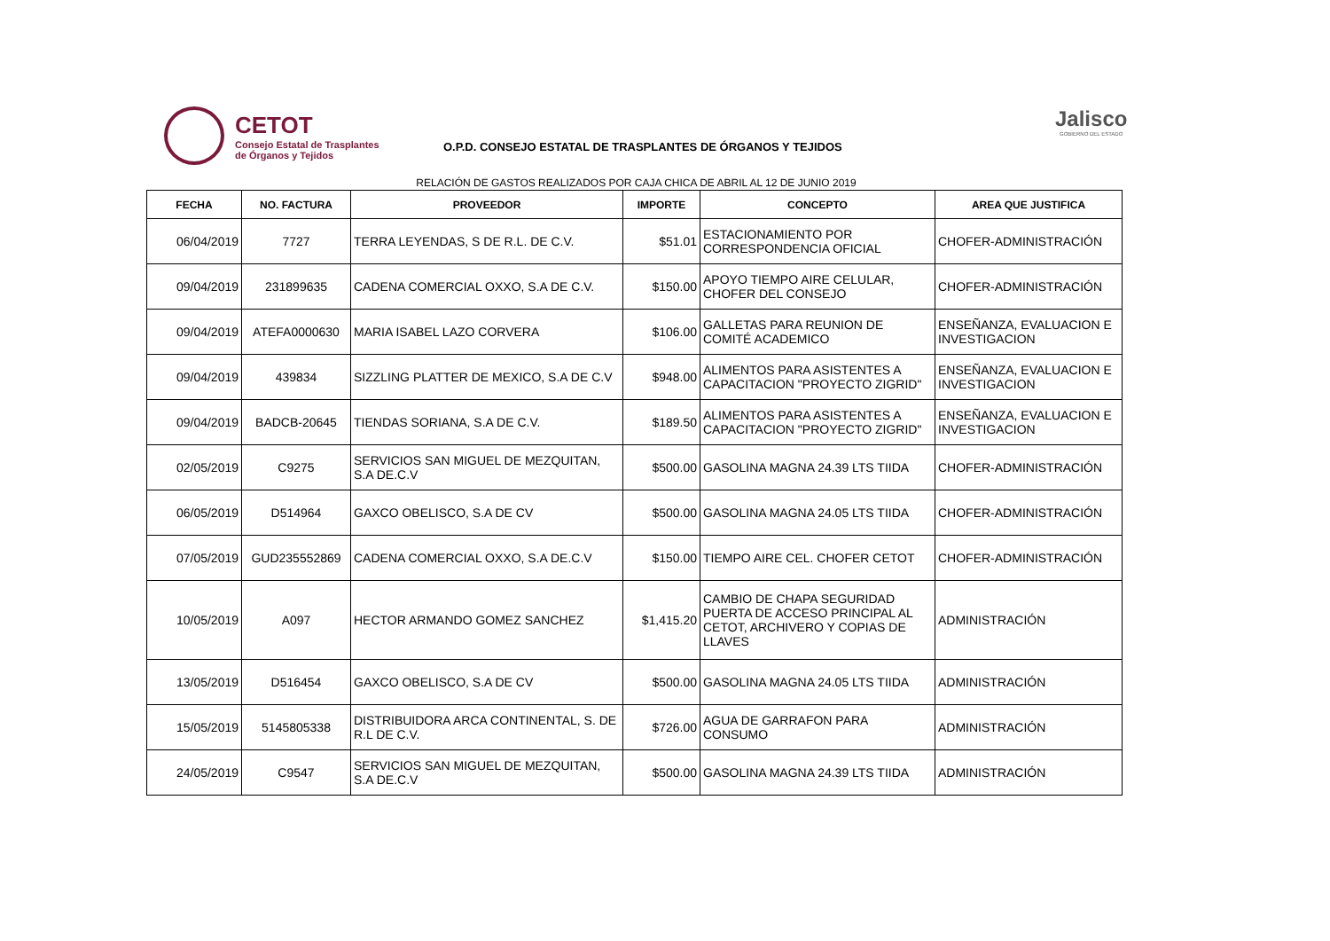CETOT
Consejo Estatal de Trasplantes
de Órganos y Tejidos
O.P.D. CONSEJO ESTATAL DE TRASPLANTES DE ÓRGANOS Y TEJIDOS
Jalisco
GOBIERNO DEL ESTADO
RELACIÓN DE GASTOS REALIZADOS POR CAJA CHICA DE ABRIL AL 12 DE JUNIO 2019
| FECHA | NO. FACTURA | PROVEEDOR | IMPORTE | CONCEPTO | AREA QUE JUSTIFICA |
| --- | --- | --- | --- | --- | --- |
| 06/04/2019 | 7727 | TERRA LEYENDAS, S DE R.L. DE C.V. | $51.01 | ESTACIONAMIENTO POR CORRESPONDENCIA OFICIAL | CHOFER-ADMINISTRACIÓN |
| 09/04/2019 | 231899635 | CADENA COMERCIAL OXXO, S.A DE C.V. | $150.00 | APOYO TIEMPO AIRE CELULAR, CHOFER DEL CONSEJO | CHOFER-ADMINISTRACIÓN |
| 09/04/2019 | ATEFA0000630 | MARIA ISABEL LAZO CORVERA | $106.00 | GALLETAS PARA REUNION DE COMITÉ ACADEMICO | ENSEÑANZA, EVALUACION E INVESTIGACION |
| 09/04/2019 | 439834 | SIZZLING PLATTER DE MEXICO, S.A DE C.V | $948.00 | ALIMENTOS PARA ASISTENTES A CAPACITACION "PROYECTO ZIGRID" | ENSEÑANZA, EVALUACION E INVESTIGACION |
| 09/04/2019 | BADCB-20645 | TIENDAS SORIANA, S.A DE C.V. | $189.50 | ALIMENTOS PARA ASISTENTES A CAPACITACION "PROYECTO ZIGRID" | ENSEÑANZA, EVALUACION E INVESTIGACION |
| 02/05/2019 | C9275 | SERVICIOS SAN MIGUEL DE MEZQUITAN, S.A DE.C.V | $500.00 | GASOLINA MAGNA 24.39 LTS TIIDA | CHOFER-ADMINISTRACIÓN |
| 06/05/2019 | D514964 | GAXCO OBELISCO, S.A DE CV | $500.00 | GASOLINA MAGNA 24.05 LTS TIIDA | CHOFER-ADMINISTRACIÓN |
| 07/05/2019 | GUD235552869 | CADENA COMERCIAL OXXO, S.A DE.C.V | $150.00 | TIEMPO AIRE CEL. CHOFER CETOT | CHOFER-ADMINISTRACIÓN |
| 10/05/2019 | A097 | HECTOR ARMANDO GOMEZ SANCHEZ | $1,415.20 | CAMBIO DE CHAPA SEGURIDAD PUERTA DE ACCESO PRINCIPAL AL CETOT, ARCHIVERO Y COPIAS DE LLAVES | ADMINISTRACIÓN |
| 13/05/2019 | D516454 | GAXCO OBELISCO, S.A DE CV | $500.00 | GASOLINA MAGNA 24.05 LTS TIIDA | ADMINISTRACIÓN |
| 15/05/2019 | 5145805338 | DISTRIBUIDORA ARCA CONTINENTAL, S. DE R.L DE C.V. | $726.00 | AGUA DE GARRAFON PARA CONSUMO | ADMINISTRACIÓN |
| 24/05/2019 | C9547 | SERVICIOS SAN MIGUEL DE MEZQUITAN, S.A DE.C.V | $500.00 | GASOLINA MAGNA 24.39 LTS TIIDA | ADMINISTRACIÓN |